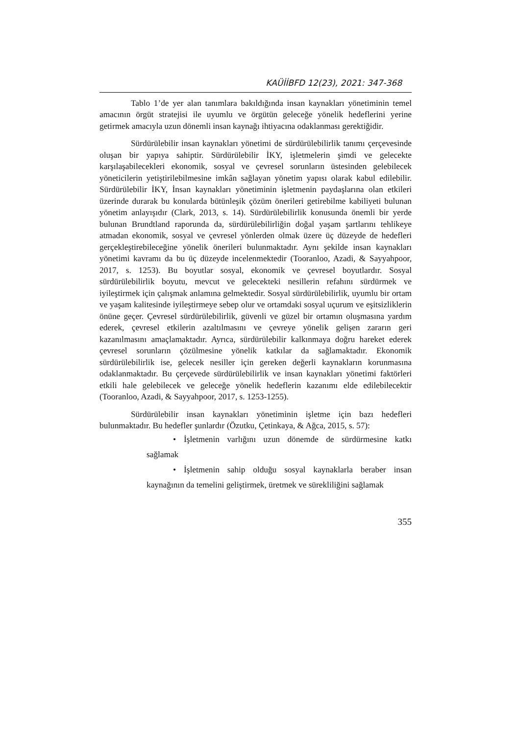KAÜİİBFD 12(23), 2021: 347-368
Tablo 1’de yer alan tanımlara bakıldığında insan kaynakları yönetiminin temel amacının örgüt stratejisi ile uyumlu ve örgütün geleceğe yönelik hedeflerini yerine getirmek amacıyla uzun dönemli insan kaynağı ihtiyacına odaklanması gerektiğidir.
Sürdürülebilir insan kaynakları yönetimi de sürdürülebilirlik tanımı çerçevesinde oluşan bir yapıya sahiptir. Sürdürülebilir İKY, işletmelerin şimdi ve gelecekte karşılaşabilecekleri ekonomik, sosyal ve çevresel sorunların üstesinden gelebilecek yöneticilerin yetiştirilebilmesine imkân sağlayan yönetim yapısı olarak kabul edilebilir. Sürdürülebilir İKY, İnsan kaynakları yönetiminin işletmenin paydaşlarına olan etkileri üzerinde durarak bu konularda bütünleşik çözüm önerileri getirebilme kabiliyeti bulunan yönetim anlayışıdır (Clark, 2013, s. 14). Sürdürülebilirlik konusunda önemli bir yerde bulunan Brundtland raporunda da, sürdürülebilirliğin doğal yaşam şartlarını tehlikeye atmadan ekonomik, sosyal ve çevresel yönlerden olmak üzere üç düzeyde de hedefleri gerçekleştirebileceğine yönelik önerileri bulunmaktadır. Aynı şekilde insan kaynakları yönetimi kavramı da bu üç düzeyde incelenmektedir (Tooranloo, Azadi, & Sayyahpoor, 2017, s. 1253). Bu boyutlar sosyal, ekonomik ve çevresel boyutlardır. Sosyal sürdürülebilirlik boyutu, mevcut ve gelecekteki nesillerin refahını sürdürmek ve iyileştirmek için çalışmak anlamına gelmektedir. Sosyal sürdürülebilirlik, uyumlu bir ortam ve yaşam kalitesinde iyileştirmeye sebep olur ve ortamdaki sosyal uçurum ve eşitsizliklerin önüne geçer. Çevresel sürdürülebilirlik, güvenli ve güzel bir ortamın oluşmasına yardım ederek, çevresel etkilerin azaltılmasını ve çevreye yönelik gelişen zararın geri kazanılmasını amaçlamaktadır. Ayrıca, sürdürülebilir kalkınmaya doğru hareket ederek çevresel sorunların çözülmesine yönelik katkılar da sağlamaktadır. Ekonomik sürdürülebilirlik ise, gelecek nesiller için gereken değerli kaynakların korunmasına odaklanmaktadır. Bu çerçevede sürdürülebilirlik ve insan kaynakları yönetimi faktörleri etkili hale gelebilecek ve geleceğe yönelik hedeflerin kazanımı elde edilebilecektir (Tooranloo, Azadi, & Sayyahpoor, 2017, s. 1253-1255).
Sürdürülebilir insan kaynakları yönetiminin işletme için bazı hedefleri bulunmaktadır. Bu hedefler şunlardır (Özutku, Çetinkaya, & Ağca, 2015, s. 57):
• İşletmenin varlığını uzun dönemde de sürdürmesine katkı sağlamak
• İşletmenin sahip olduğu sosyal kaynaklarla beraber insan kaynağının da temelini geliştirmek, üretmek ve sürekliliğini sağlamak
355